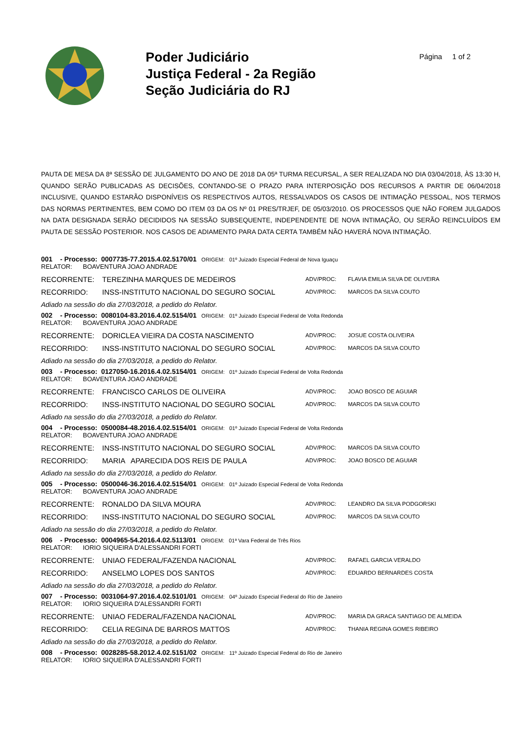Poder Judiciário
Justiça Federal - 2a Região
Seção Judiciária do RJ
Página 1 of 2
PAUTA DE MESA DA 8ª SESSÃO DE JULGAMENTO DO ANO DE 2018 DA 05ª TURMA RECURSAL, A SER REALIZADA NO DIA 03/04/2018, ÀS 13:30 H, QUANDO SERÃO PUBLICADAS AS DECISÕES, CONTANDO-SE O PRAZO PARA INTERPOSIÇÃO DOS RECURSOS A PARTIR DE 06/04/2018 INCLUSIVE, QUANDO ESTARÃO DISPONÍVEIS OS RESPECTIVOS AUTOS, RESSALVADOS OS CASOS DE INTIMAÇÃO PESSOAL, NOS TERMOS DAS NORMAS PERTINENTES, BEM COMO DO ITEM 03 DA OS Nº 01 PRES/TRJEF, DE 05/03/2010. OS PROCESSOS QUE NÃO FOREM JULGADOS NA DATA DESIGNADA SERÃO DECIDIDOS NA SESSÃO SUBSEQUENTE, INDEPENDENTE DE NOVA INTIMAÇÃO, OU SERÃO REINCLUÍDOS EM PAUTA DE SESSÃO POSTERIOR. NOS CASOS DE ADIAMENTO PARA DATA CERTA TAMBÉM NÃO HAVERÁ NOVA INTIMAÇÃO.
001 - Processo: 0007735-77.2015.4.02.5170/01 ORIGEM: 01º Juizado Especial Federal de Nova Iguaçu
RELATOR: BOAVENTURA JOAO ANDRADE
RECORRENTE: TEREZINHA MARQUES DE MEDEIROS ADV/PROC: FLAVIA EMILIA SILVA DE OLIVEIRA
RECORRIDO: INSS-INSTITUTO NACIONAL DO SEGURO SOCIAL ADV/PROC: MARCOS DA SILVA COUTO
Adiado na sessão do dia 27/03/2018, a pedido do Relator.
002 - Processo: 0080104-83.2016.4.02.5154/01 ORIGEM: 01º Juizado Especial Federal de Volta Redonda
RELATOR: BOAVENTURA JOAO ANDRADE
RECORRENTE: DORICLEA VIEIRA DA COSTA NASCIMENTO ADV/PROC: JOSUE COSTA OLIVEIRA
RECORRIDO: INSS-INSTITUTO NACIONAL DO SEGURO SOCIAL ADV/PROC: MARCOS DA SILVA COUTO
Adiado na sessão do dia 27/03/2018, a pedido do Relator.
003 - Processo: 0127050-16.2016.4.02.5154/01 ORIGEM: 01º Juizado Especial Federal de Volta Redonda
RELATOR: BOAVENTURA JOAO ANDRADE
RECORRENTE: FRANCISCO CARLOS DE OLIVEIRA ADV/PROC: JOAO BOSCO DE AGUIAR
RECORRIDO: INSS-INSTITUTO NACIONAL DO SEGURO SOCIAL ADV/PROC: MARCOS DA SILVA COUTO
Adiado na sessão do dia 27/03/2018, a pedido do Relator.
004 - Processo: 0500084-48.2016.4.02.5154/01 ORIGEM: 01º Juizado Especial Federal de Volta Redonda
RELATOR: BOAVENTURA JOAO ANDRADE
RECORRENTE: INSS-INSTITUTO NACIONAL DO SEGURO SOCIAL ADV/PROC: MARCOS DA SILVA COUTO
RECORRIDO: MARIA APARECIDA DOS REIS DE PAULA ADV/PROC: JOAO BOSCO DE AGUIAR
Adiado na sessão do dia 27/03/2018, a pedido do Relator.
005 - Processo: 0500046-36.2016.4.02.5154/01 ORIGEM: 01º Juizado Especial Federal de Volta Redonda
RELATOR: BOAVENTURA JOAO ANDRADE
RECORRENTE: RONALDO DA SILVA MOURA ADV/PROC: LEANDRO DA SILVA PODGORSKI
RECORRIDO: INSS-INSTITUTO NACIONAL DO SEGURO SOCIAL ADV/PROC: MARCOS DA SILVA COUTO
Adiado na sessão do dia 27/03/2018, a pedido do Relator.
006 - Processo: 0004965-54.2016.4.02.5113/01 ORIGEM: 01ª Vara Federal de Três Rios
RELATOR: IORIO SIQUEIRA D'ALESSANDRI FORTI
RECORRENTE: UNIAO FEDERAL/FAZENDA NACIONAL ADV/PROC: RAFAEL GARCIA VERALDO
RECORRIDO: ANSELMO LOPES DOS SANTOS ADV/PROC: EDUARDO BERNARDES COSTA
Adiado na sessão do dia 27/03/2018, a pedido do Relator.
007 - Processo: 0031064-97.2016.4.02.5101/01 ORIGEM: 04º Juizado Especial Federal do Rio de Janeiro
RELATOR: IORIO SIQUEIRA D'ALESSANDRI FORTI
RECORRENTE: UNIAO FEDERAL/FAZENDA NACIONAL ADV/PROC: MARIA DA GRACA SANTIAGO DE ALMEIDA
RECORRIDO: CELIA REGINA DE BARROS MATTOS ADV/PROC: THANIA REGINA GOMES RIBEIRO
Adiado na sessão do dia 27/03/2018, a pedido do Relator.
008 - Processo: 0028285-58.2012.4.02.5151/02 ORIGEM: 11º Juizado Especial Federal do Rio de Janeiro
RELATOR: IORIO SIQUEIRA D'ALESSANDRI FORTI